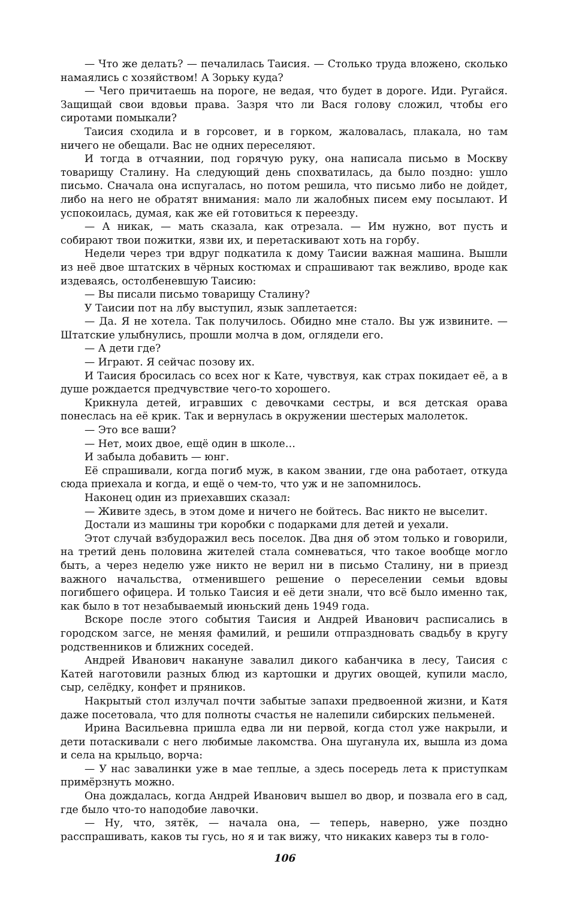— Что же делать? — печалилась Таисия. — Столько труда вложено, сколько намаялись с хозяйством! А Зорьку куда?
— Чего причитаешь на пороге, не ведая, что будет в дороге. Иди. Ругайся. Защищай свои вдовьи права. Зазря что ли Вася голову сложил, чтобы его сиротами помыкали?
Таисия сходила и в горсовет, и в горком, жаловалась, плакала, но там ничего не обещали. Вас не одних переселяют.
И тогда в отчаянии, под горячую руку, она написала письмо в Москву товарищу Сталину. На следующий день спохватилась, да было поздно: ушло письмо. Сначала она испугалась, но потом решила, что письмо либо не дойдет, либо на него не обратят внимания: мало ли жалобных писем ему посылают. И успокоилась, думая, как же ей готовиться к переезду.
— А никак, — мать сказала, как отрезала. — Им нужно, вот пусть и собирают твои пожитки, язви их, и перетаскивают хоть на горбу.
Недели через три вдруг подкатила к дому Таисии важная машина. Вышли из неё двое штатских в чёрных костюмах и спрашивают так вежливо, вроде как издеваясь, остолбеневшую Таисию:
— Вы писали письмо товарищу Сталину?
У Таисии пот на лбу выступил, язык заплетается:
— Да. Я не хотела. Так получилось. Обидно мне стало. Вы уж извините. — Штатские улыбнулись, прошли молча в дом, оглядели его.
— А дети где?
— Играют. Я сейчас позову их.
И Таисия бросилась со всех ног к Кате, чувствуя, как страх покидает её, а в душе рождается предчувствие чего-то хорошего.
Крикнула детей, игравших с девочками сестры, и вся детская орава понеслась на её крик. Так и вернулась в окружении шестерых малолеток.
— Это все ваши?
— Нет, моих двое, ещё один в школе…
И забыла добавить — юнг.
Её спрашивали, когда погиб муж, в каком звании, где она работает, откуда сюда приехала и когда, и ещё о чем-то, что уж и не запомнилось.
Наконец один из приехавших сказал:
— Живите здесь, в этом доме и ничего не бойтесь. Вас никто не выселит.
Достали из машины три коробки с подарками для детей и уехали.
Этот случай взбудоражил весь поселок. Два дня об этом только и говорили, на третий день половина жителей стала сомневаться, что такое вообще могло быть, а через неделю уже никто не верил ни в письмо Сталину, ни в приезд важного начальства, отменившего решение о переселении семьи вдовы погибшего офицера. И только Таисия и её дети знали, что всё было именно так, как было в тот незабываемый июньский день 1949 года.
Вскоре после этого события Таисия и Андрей Иванович расписались в городском загсе, не меняя фамилий, и решили отпраздновать свадьбу в кругу родственников и ближних соседей.
Андрей Иванович накануне завалил дикого кабанчика в лесу, Таисия с Катей наготовили разных блюд из картошки и других овощей, купили масло, сыр, селёдку, конфет и пряников.
Накрытый стол излучал почти забытые запахи предвоенной жизни, и Катя даже посетовала, что для полноты счастья не налепили сибирских пельменей.
Ирина Васильевна пришла едва ли ни первой, когда стол уже накрыли, и дети потаскивали с него любимые лакомства. Она шуганула их, вышла из дома и села на крыльцо, ворча:
— У нас завалинки уже в мае теплые, а здесь посередь лета к приступкам примёрзнуть можно.
Она дождалась, когда Андрей Иванович вышел во двор, и позвала его в сад, где было что-то наподобие лавочки.
— Ну, что, зятёк, — начала она, — теперь, наверно, уже поздно расспрашивать, каков ты гусь, но я и так вижу, что никаких каверз ты в голо-
106